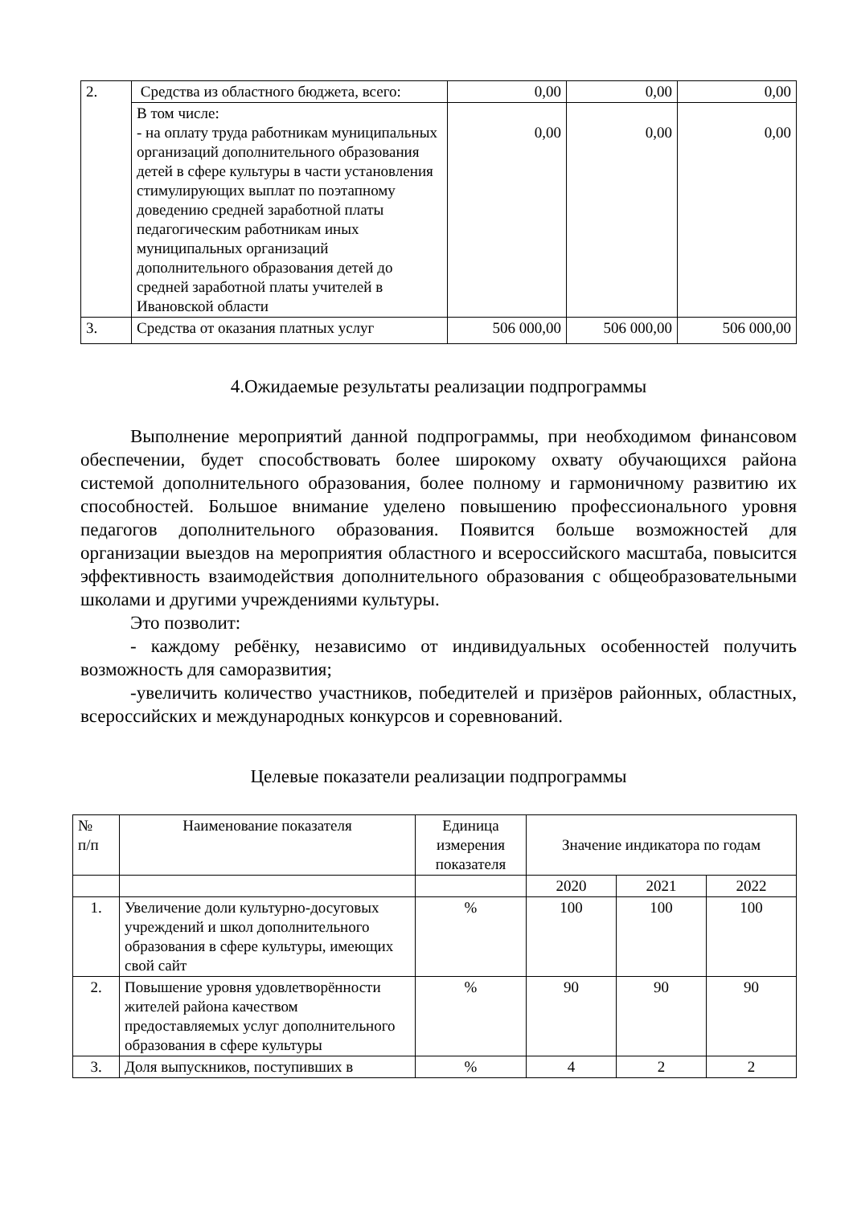| 2. | Средства из областного бюджета, всего: | 0,00 | 0,00 | 0,00 |
| | В том числе: - на оплату труда работникам муниципальных организаций дополнительного образования детей в сфере культуры в части установления стимулирующих выплат по поэтапному доведению средней заработной платы педагогическим работникам иных муниципальных организаций дополнительного образования детей до средней заработной платы учителей в Ивановской области | 0,00 | 0,00 | 0,00 |
| 3. | Средства от оказания платных услуг | 506 000,00 | 506 000,00 | 506 000,00 |
4.Ожидаемые результаты реализации подпрограммы
Выполнение мероприятий данной подпрограммы, при необходимом финансовом обеспечении, будет способствовать более широкому охвату обучающихся района системой дополнительного образования, более полному и гармоничному развитию их способностей. Большое внимание уделено повышению профессионального уровня педагогов дополнительного образования. Появится больше возможностей для организации выездов на мероприятия областного и всероссийского масштаба, повысится эффективность взаимодействия дополнительного образования с общеобразовательными школами и другими учреждениями культуры.
Это позволит:
- каждому ребёнку, независимо от индивидуальных особенностей получить возможность для саморазвития;
-увеличить количество участников, победителей и призёров районных, областных, всероссийских и международных конкурсов и соревнований.
Целевые показатели реализации подпрограммы
| № п/п | Наименование показателя | Единица измерения показателя | Значение индикатора по годам | | |
| --- | --- | --- | --- | --- | --- |
| | | | 2020 | 2021 | 2022 |
| 1. | Увеличение доли культурно-досуговых учреждений и школ дополнительного образования в сфере культуры, имеющих свой сайт | % | 100 | 100 | 100 |
| 2. | Повышение уровня удовлетворённости жителей района качеством предоставляемых услуг дополнительного образования в сфере культуры | % | 90 | 90 | 90 |
| 3. | Доля выпускников, поступивших в | % | 4 | 2 | 2 |